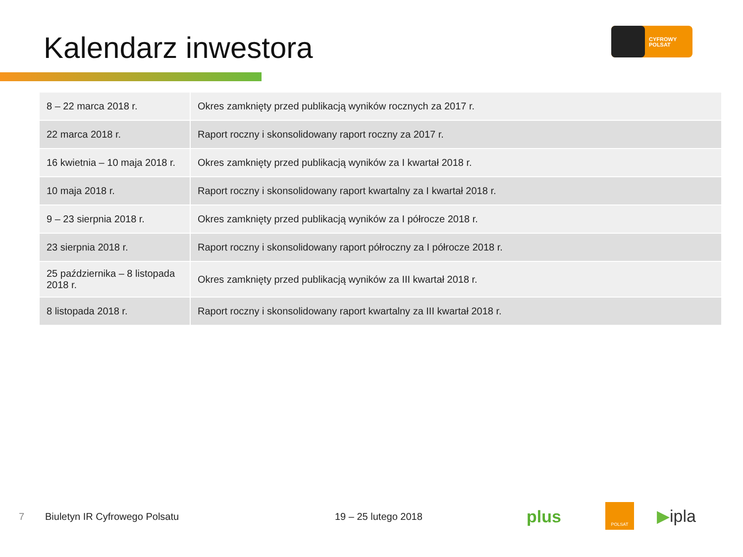Kalendarz inwestora
CYFROWY
POLSAT
| 8 – 22 marca 2018 r. | Okres zamknięty przed publikacją wyników rocznych za 2017 r. |
| 22 marca 2018 r. | Raport roczny i skonsolidowany raport roczny za 2017 r. |
| 16 kwietnia – 10 maja 2018 r. | Okres zamknięty przed publikacją wyników za I kwartał 2018 r. |
| 10 maja 2018 r. | Raport roczny i skonsolidowany raport kwartalny za I kwartał 2018 r. |
| 9 – 23 sierpnia 2018 r. | Okres zamknięty przed publikacją wyników za I półrocze 2018 r. |
| 23 sierpnia 2018 r. | Raport roczny i skonsolidowany raport półroczny za I półrocze 2018 r. |
| 25 października – 8 listopada 2018 r. | Okres zamknięty przed publikacją wyników za III kwartał 2018 r. |
| 8 listopada 2018 r. | Raport roczny i skonsolidowany raport kwartalny za III kwartał 2018 r. |
7 Biuletyn IR Cyfrowego Polsatu 19 – 25 lutego 2018 plus
POLSAT ▶ipla